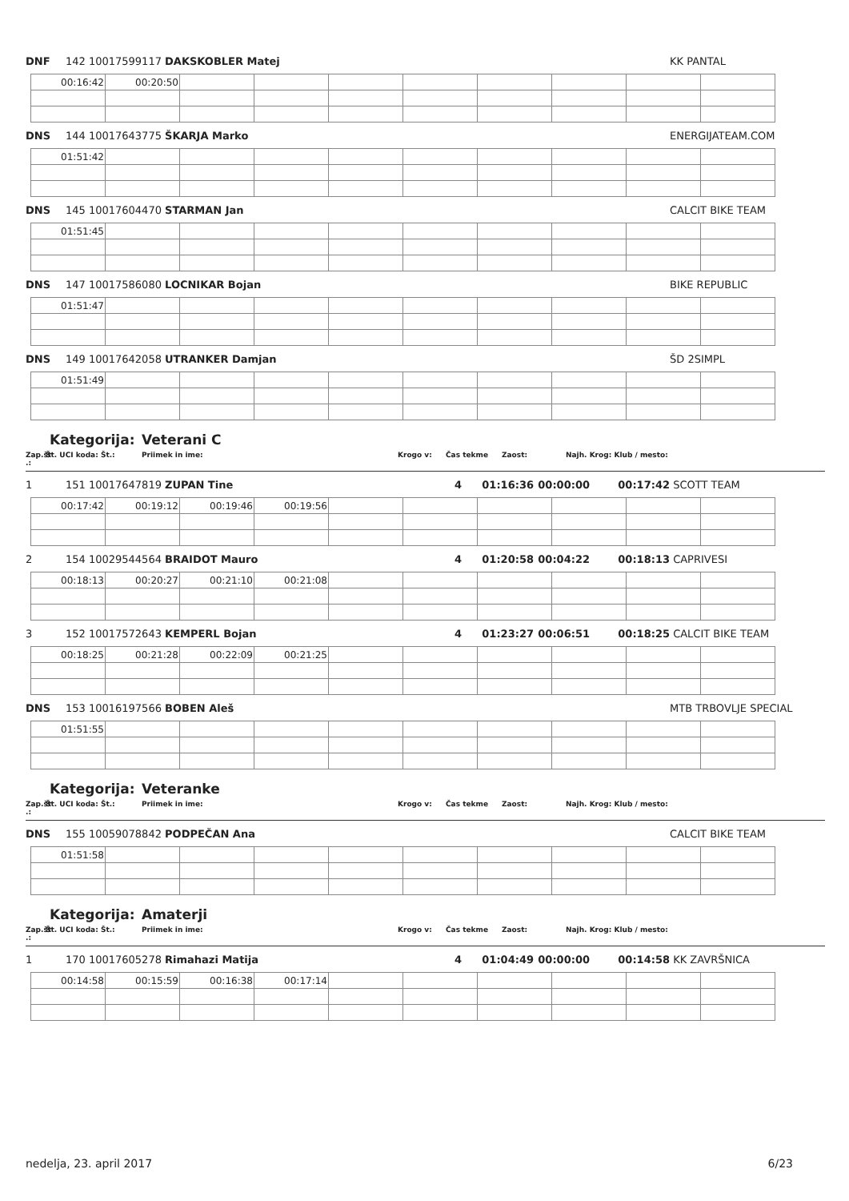DNF 142 10017599117 DAKSKOBLER Matej KK PANTAL
| 00:16:42 | 00:20:50 | | | | | | | | |
DNS 144 10017643775 ŠKARJA Marko ENERGIJATEAM.COM
| 01:51:42 | | | | | | | | | |
DNS 145 10017604470 STARMAN Jan CALCIT BIKE TEAM
| 01:51:45 | | | | | | | | | |
DNS 147 10017586080 LOCNIKAR Bojan BIKE REPUBLIC
| 01:51:47 | | | | | | | | | |
DNS 149 10017642058 UTRANKER Damjan ŠD 2SIMPL
| 01:51:49 | | | | | | | | | |
Kategorija: Veterani C
Zap.št .: Št. UCI koda: Št.: Priimek in ime: Krogo v: Čas tekme Zaost: Najh. Krog: Klub / mesto:
1 151 10017647819 ZUPAN Tine 4 01:16:36 00:00:00 00:17:42 SCOTT TEAM
| 00:17:42 | 00:19:12 | 00:19:46 | 00:19:56 | | | | | | |
2 154 10029544564 BRAIDOT Mauro 4 01:20:58 00:04:22 00:18:13 CAPRIVESI
| 00:18:13 | 00:20:27 | 00:21:10 | 00:21:08 | | | | | | |
3 152 10017572643 KEMPERL Bojan 4 01:23:27 00:06:51 00:18:25 CALCIT BIKE TEAM
| 00:18:25 | 00:21:28 | 00:22:09 | 00:21:25 | | | | | | |
DNS 153 10016197566 BOBEN Aleš MTB TRBOVLJE SPECIAL
| 01:51:55 | | | | | | | | | |
Kategorija: Veteranke
Zap.št .: Št. UCI koda: Št.: Priimek in ime: Krogo v: Čas tekme Zaost: Najh. Krog: Klub / mesto:
DNS 155 10059078842 PODPEČAN Ana CALCIT BIKE TEAM
| 01:51:58 | | | | | | | | | |
Kategorija: Amaterji
Zap.št .: Št. UCI koda: Št.: Priimek in ime: Krogo v: Čas tekme Zaost: Najh. Krog: Klub / mesto:
1 170 10017605278 Rimahazi Matija 4 01:04:49 00:00:00 00:14:58 KK ZAVRŠNICA
| 00:14:58 | 00:15:59 | 00:16:38 | 00:17:14 | | | | | | |
nedelja, 23. april 2017 6/23